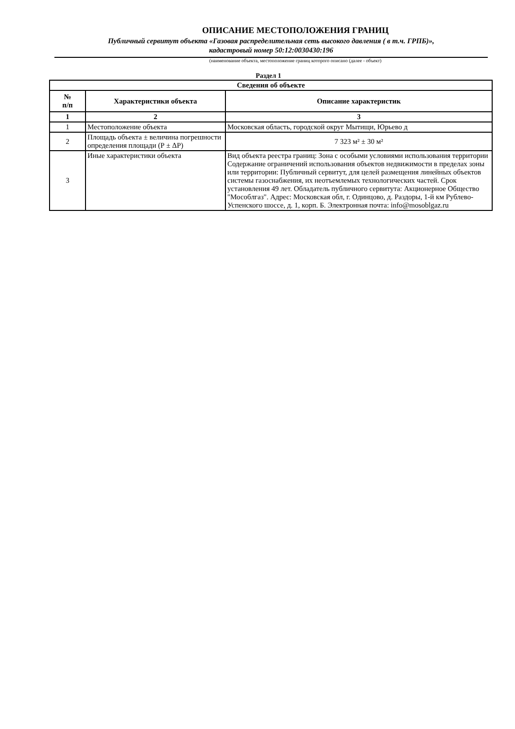ОПИСАНИЕ МЕСТОПОЛОЖЕНИЯ ГРАНИЦ
Публичный сервитут объекта «Газовая распределительная сеть высокого давления ( в т.ч. ГРПБ)»,
кадастровый номер 50:12:0030430:196
(наименование объекта, местоположение границ которого описано (далее - объект)
Раздел 1
| Сведения об объекте | | |
| --- | --- | --- |
| № п/п | Характеристики объекта | Описание характеристик |
| 1 | 2 | 3 |
| 1 | Местоположение объекта | Московская область, городской округ Мытищи, Юрьево д |
| 2 | Площадь объекта ± величина погрешности определения площади (Р ± ΔР) | 7 323 м² ± 30 м² |
| 3 | Иные характеристики объекта | Вид объекта реестра границ: Зона с особыми условиями использования территории Содержание ограничений использования объектов недвижимости в пределах зоны или территории: Публичный сервитут, для целей размещения линейных объектов системы газоснабжения, их неотъемлемых технологических частей. Срок установления 49 лет. Обладатель публичного сервитута: Акционерное Общество "Мособлгаз". Адрес: Московская обл, г. Одинцово, д. Раздоры, 1-й км Рублево-Успенского шоссе, д. 1, корп. Б. Электронная почта: info@mosoblgaz.ru |